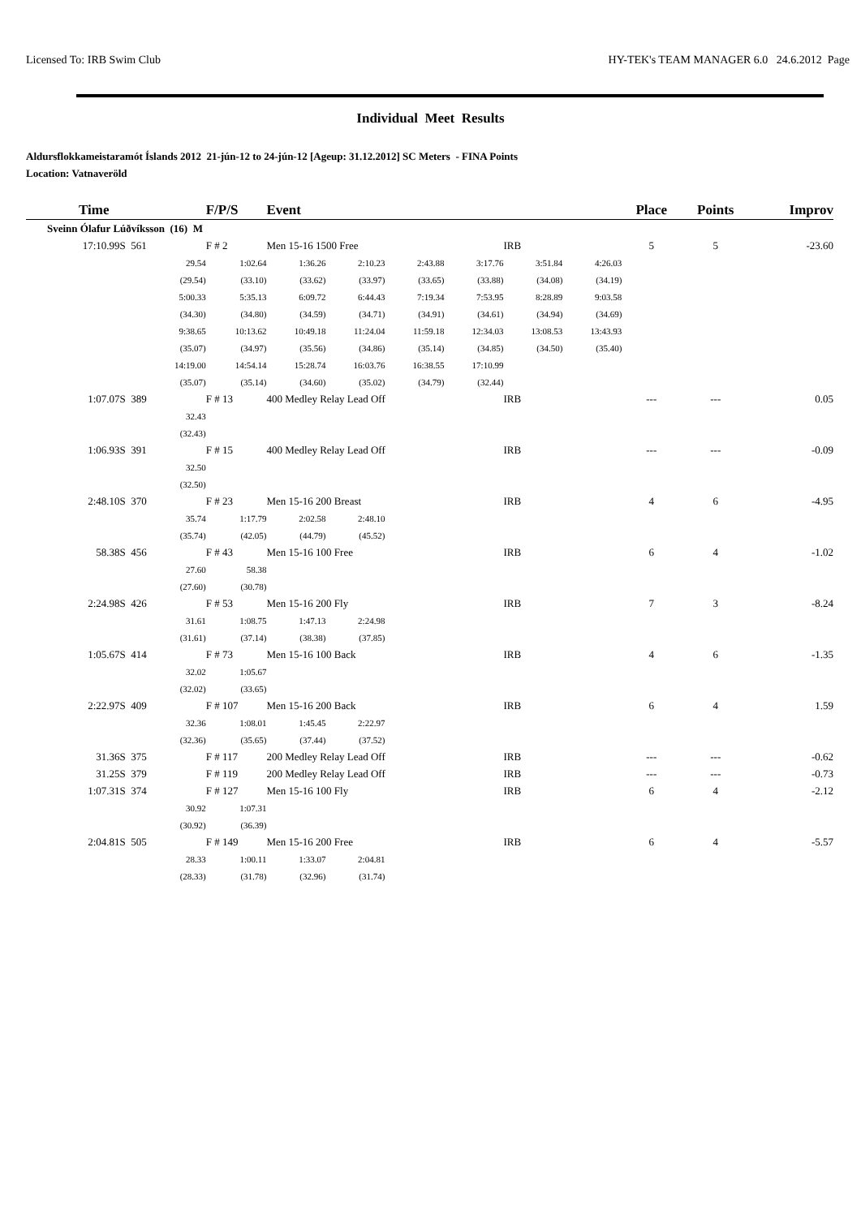Licensed To: IRB Swim Club HY-TEK's TEAM MANAGER 6.0 24.6.2012 Page
Individual Meet Results
Aldursflokkameistaramót Íslands 2012 21-jún-12 to 24-jún-12 [Ageup: 31.12.2012] SC Meters - FINA Points
Location: Vatnaveröld
| Time | | F/P/S | Event | | | | | | Place | Points | Improv |
| --- | --- | --- | --- | --- | --- | --- | --- | --- | --- | --- | --- |
| Sveinn Ólafur Lúðvíksson (16) M | | | | | | | | | | | |
| 17:10.99S 561 | | F # 2 | Men 15-16 1500 Free | | | | IRB | | 5 | 5 | -23.60 |
| | 29.54 | 1:02.64 | 1:36.26 | 2:10.23 | 2:43.88 | 3:17.76 | 3:51.84 | 4:26.03 | | | |
| | (29.54) | (33.10) | (33.62) | (33.97) | (33.65) | (33.88) | (34.08) | (34.19) | | | |
| | 5:00.33 | 5:35.13 | 6:09.72 | 6:44.43 | 7:19.34 | 7:53.95 | 8:28.89 | 9:03.58 | | | |
| | (34.30) | (34.80) | (34.59) | (34.71) | (34.91) | (34.61) | (34.94) | (34.69) | | | |
| | 9:38.65 | 10:13.62 | 10:49.18 | 11:24.04 | 11:59.18 | 12:34.03 | 13:08.53 | 13:43.93 | | | |
| | (35.07) | (34.97) | (35.56) | (34.86) | (35.14) | (34.85) | (34.50) | (35.40) | | | |
| | 14:19.00 | 14:54.14 | 15:28.74 | 16:03.76 | 16:38.55 | 17:10.99 | | | | | |
| | (35.07) | (35.14) | (34.60) | (35.02) | (34.79) | (32.44) | | | | | |
| 1:07.07S 389 | | F # 13 | 400 Medley Relay Lead Off | | | | IRB | | --- | --- | 0.05 |
| | 32.43 | | | | | | | | | | |
| | (32.43) | | | | | | | | | | |
| 1:06.93S 391 | | F # 15 | 400 Medley Relay Lead Off | | | | IRB | | --- | --- | -0.09 |
| | 32.50 | | | | | | | | | | |
| | (32.50) | | | | | | | | | | |
| 2:48.10S 370 | | F # 23 | Men 15-16 200 Breast | | | | IRB | | 4 | 6 | -4.95 |
| | 35.74 | 1:17.79 | 2:02.58 | 2:48.10 | | | | | | | |
| | (35.74) | (42.05) | (44.79) | (45.52) | | | | | | | |
| 58.38S 456 | | F # 43 | Men 15-16 100 Free | | | | IRB | | 6 | 4 | -1.02 |
| | 27.60 | 58.38 | | | | | | | | | |
| | (27.60) | (30.78) | | | | | | | | | |
| 2:24.98S 426 | | F # 53 | Men 15-16 200 Fly | | | | IRB | | 7 | 3 | -8.24 |
| | 31.61 | 1:08.75 | 1:47.13 | 2:24.98 | | | | | | | |
| | (31.61) | (37.14) | (38.38) | (37.85) | | | | | | | |
| 1:05.67S 414 | | F # 73 | Men 15-16 100 Back | | | | IRB | | 4 | 6 | -1.35 |
| | 32.02 | 1:05.67 | | | | | | | | | |
| | (32.02) | (33.65) | | | | | | | | | |
| 2:22.97S 409 | | F # 107 | Men 15-16 200 Back | | | | IRB | | 6 | 4 | 1.59 |
| | 32.36 | 1:08.01 | 1:45.45 | 2:22.97 | | | | | | | |
| | (32.36) | (35.65) | (37.44) | (37.52) | | | | | | | |
| 31.36S 375 | | F # 117 | 200 Medley Relay Lead Off | | | | IRB | | --- | --- | -0.62 |
| 31.25S 379 | | F # 119 | 200 Medley Relay Lead Off | | | | IRB | | --- | --- | -0.73 |
| 1:07.31S 374 | | F # 127 | Men 15-16 100 Fly | | | | IRB | | 6 | 4 | -2.12 |
| | 30.92 | 1:07.31 | | | | | | | | | |
| | (30.92) | (36.39) | | | | | | | | | |
| 2:04.81S 505 | | F # 149 | Men 15-16 200 Free | | | | IRB | | 6 | 4 | -5.57 |
| | 28.33 | 1:00.11 | 1:33.07 | 2:04.81 | | | | | | | |
| | (28.33) | (31.78) | (32.96) | (31.74) | | | | | | | |